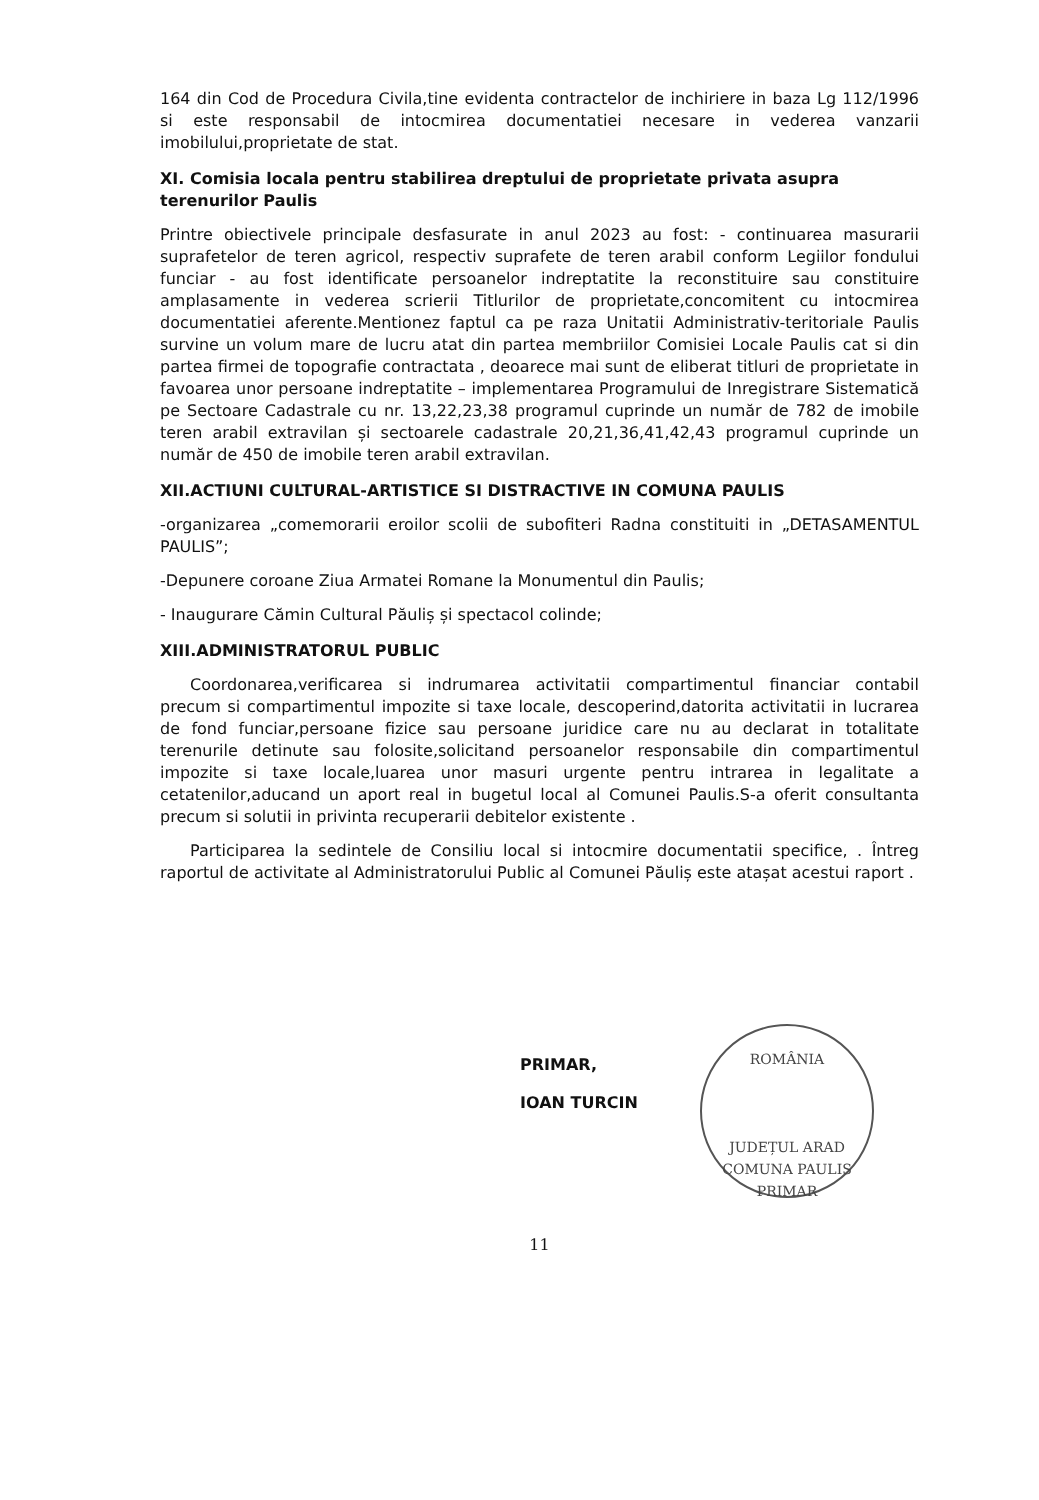164 din Cod de Procedura Civila,tine evidenta contractelor de inchiriere in baza Lg 112/1996 si este responsabil de intocmirea documentatiei necesare in vederea vanzarii imobilului,proprietate de stat.
XI. Comisia locala pentru stabilirea dreptului de proprietate privata asupra terenurilor Paulis
Printre obiectivele principale desfasurate in anul 2023 au fost: - continuarea masurarii suprafetelor de teren agricol, respectiv suprafete de teren arabil conform Legiilor fondului funciar - au fost identificate persoanelor indreptatite la reconstituire sau constituire amplasamente in vederea scrierii Titlurilor de proprietate,concomitent cu intocmirea documentatiei aferente.Mentionez faptul ca pe raza Unitatii Administrativ-teritoriale Paulis survine un volum mare de lucru atat din partea membriilor Comisiei Locale Paulis cat si din partea firmei de topografie contractata , deoarece mai sunt de eliberat titluri de proprietate in favoarea unor persoane indreptatite – implementarea Programului de Inregistrare Sistematică pe Sectoare Cadastrale cu nr. 13,22,23,38 programul cuprinde un număr de 782 de imobile teren arabil extravilan și sectoarele cadastrale 20,21,36,41,42,43 programul cuprinde un număr de 450 de imobile teren arabil extravilan.
XII.ACTIUNI CULTURAL-ARTISTICE SI DISTRACTIVE IN COMUNA PAULIS
-organizarea „comemorarii eroilor scolii de subofiteri Radna constituiti in „DETASAMENTUL PAULIS”;
-Depunere coroane Ziua Armatei Romane la Monumentul din Paulis;
- Inaugurare Cămin Cultural Păuliș și spectacol colinde;
XIII.ADMINISTRATORUL PUBLIC
Coordonarea,verificarea si indrumarea activitatii compartimentul financiar contabil precum si compartimentul impozite si taxe locale, descoperind,datorita activitatii in lucrarea de fond funciar,persoane fizice sau persoane juridice care nu au declarat in totalitate terenurile detinute sau folosite,solicitand persoanelor responsabile din compartimentul impozite si taxe locale,luarea unor masuri urgente pentru intrarea in legalitate a cetatenilor,aducand un aport real in bugetul local al Comunei Paulis.S-a oferit consultanta precum si solutii in privinta recuperarii debitelor existente .
Participarea la sedintele de Consiliu local si intocmire documentatii specifice, . Întreg raportul de activitate al Administratorului Public al Comunei Păuliș este atașat acestui raport .
PRIMAR,
IOAN TURCIN
ROMÂNIA
JUDEȚUL ARAD COMUNA PAULIS
PRIMAR
11